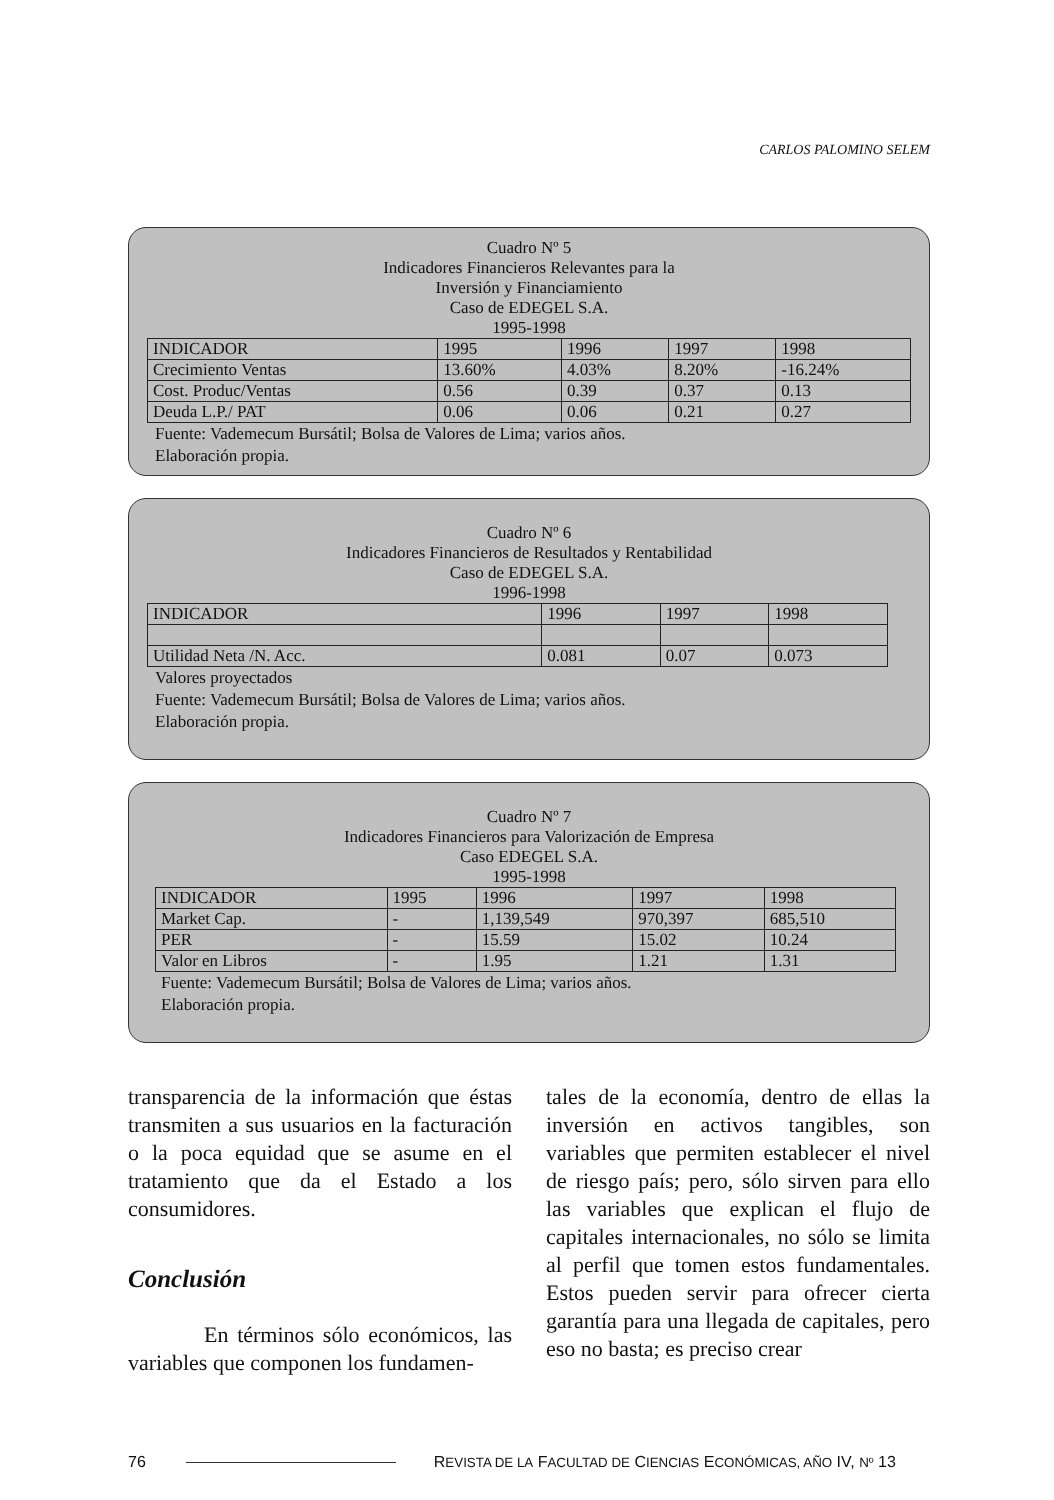CARLOS PALOMINO SELEM
Cuadro Nº 5
Indicadores Financieros Relevantes para la
Inversión y Financiamiento
Caso de EDEGEL S.A.
1995-1998
| INDICADOR | 1995 | 1996 | 1997 | 1998 |
| Crecimiento Ventas | 13.60% | 4.03% | 8.20% | -16.24% |
| Cost. Produc/Ventas | 0.56 | 0.39 | 0.37 | 0.13 |
| Deuda L.P./ PAT | 0.06 | 0.06 | 0.21 | 0.27 |
Fuente: Vademecum Bursátil; Bolsa de Valores de Lima; varios años.
Elaboración propia.
Cuadro Nº 6
Indicadores Financieros de Resultados y Rentabilidad
Caso de EDEGEL S.A.
1996-1998
| INDICADOR | 1996 | 1997 | 1998 |
| Utilidad Neta /N. Acc. | 0.081 | 0.07 | 0.073 |
Valores proyectados
Fuente: Vademecum Bursátil; Bolsa de Valores de Lima; varios años.
Elaboración propia.
Cuadro Nº 7
Indicadores Financieros para Valorización de Empresa
Caso EDEGEL S.A.
1995-1998
| INDICADOR | 1995 | 1996 | 1997 | 1998 |
| Market Cap. | - | 1,139,549 | 970,397 | 685,510 |
| PER | - | 15.59 | 15.02 | 10.24 |
| Valor en Libros | - | 1.95 | 1.21 | 1.31 |
Fuente: Vademecum Bursátil; Bolsa de Valores de Lima; varios años.
Elaboración propia.
transparencia de la información que éstas transmiten a sus usuarios en la facturación o la poca equidad que se asume en el tratamiento que da el Estado a los consumidores.
Conclusión
En términos sólo económicos, las variables que componen los fundamen-
tales de la economía, dentro de ellas la inversión en activos tangibles, son variables que permiten establecer el nivel de riesgo país; pero, sólo sirven para ello las variables que explican el flujo de capitales internacionales, no sólo se limita al perfil que tomen estos fundamentales. Estos pueden servir para ofrecer cierta garantía para una llegada de capitales, pero eso no basta; es preciso crear
76 REVISTA DE LA FACULTAD DE CIENCIAS ECONÓMICAS, AÑO IV, Nº 13